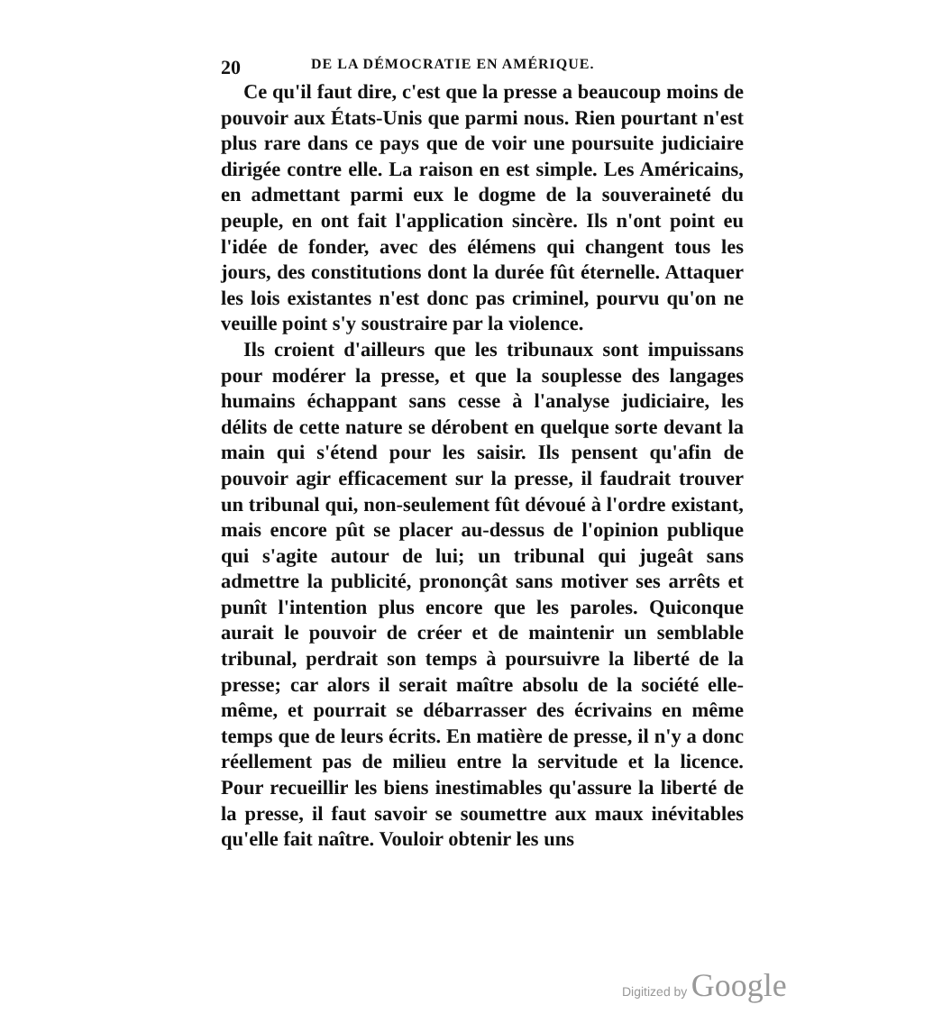20 DE LA DÉMOCRATIE EN AMÉRIQUE.
Ce qu'il faut dire, c'est que la presse a beaucoup moins de pouvoir aux États-Unis que parmi nous. Rien pourtant n'est plus rare dans ce pays que de voir une poursuite judiciaire dirigée contre elle. La raison en est simple. Les Américains, en admettant parmi eux le dogme de la souveraineté du peuple, en ont fait l'application sincère. Ils n'ont point eu l'idée de fonder, avec des élémens qui changent tous les jours, des constitutions dont la durée fût éternelle. Attaquer les lois existantes n'est donc pas criminel, pourvu qu'on ne veuille point s'y soustraire par la violence.
Ils croient d'ailleurs que les tribunaux sont impuissans pour modérer la presse, et que la souplesse des langages humains échappant sans cesse à l'analyse judiciaire, les délits de cette nature se dérobent en quelque sorte devant la main qui s'étend pour les saisir. Ils pensent qu'afin de pouvoir agir efficacement sur la presse, il faudrait trouver un tribunal qui, non-seulement fût dévoué à l'ordre existant, mais encore pût se placer au-dessus de l'opinion publique qui s'agite autour de lui; un tribunal qui jugeât sans admettre la publicité, prononçât sans motiver ses arrêts et punît l'intention plus encore que les paroles. Quiconque aurait le pouvoir de créer et de maintenir un semblable tribunal, perdrait son temps à poursuivre la liberté de la presse; car alors il serait maître absolu de la société elle-même, et pourrait se débarrasser des écrivains en même temps que de leurs écrits. En matière de presse, il n'y a donc réellement pas de milieu entre la servitude et la licence. Pour recueillir les biens inestimables qu'assure la liberté de la presse, il faut savoir se soumettre aux maux inévitables qu'elle fait naître. Vouloir obtenir les uns
Digitized by Google